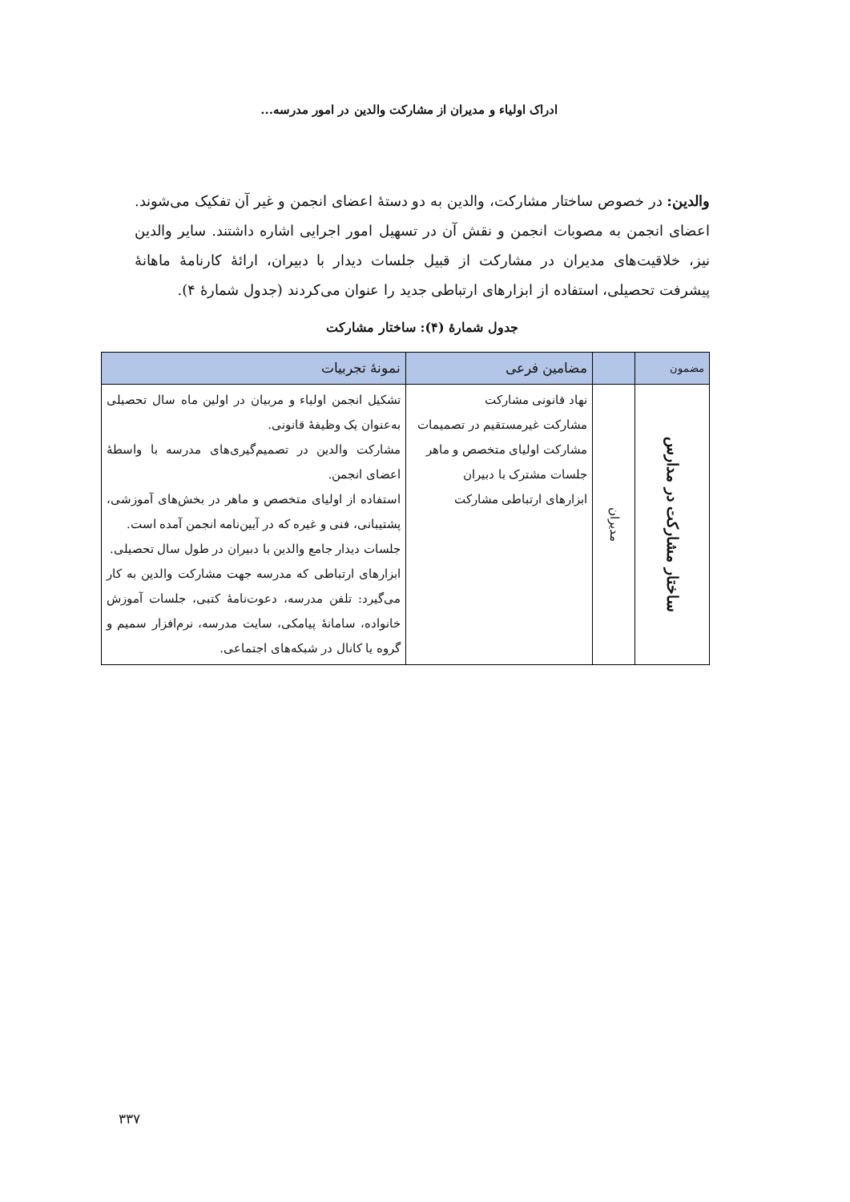ادراک اولیاء و مدیران از مشارکت والدین در امور مدرسه...
والدین: در خصوص ساختار مشارکت، والدین به دو دستهٔ اعضای انجمن و غیر آن تفکیک می‌شوند. اعضای انجمن به مصوبات انجمن و نقش آن در تسهیل امور اجرایی اشاره داشتند. سایر والدین نیز، خلاقیت‌های مدیران در مشارکت از قبیل جلسات دیدار با دبیران، ارائهٔ کارنامهٔ ماهانهٔ پیشرفت تحصیلی، استفاده از ابزارهای ارتباطی جدید را عنوان می‌کردند (جدول شمارهٔ ۴).
جدول شمارهٔ (۴): ساختار مشارکت
| مضمون | | مضامین فرعی | نمونهٔ تجربیات |
| --- | --- | --- | --- |
| ساختار مشارکت در مدارس | مدیران | نهاد قانونی مشارکت مشارکت غیرمستقیم در تصمیمات مشارکت اولیای متخصص و ماهر جلسات مشترک با دبیران ابزارهای ارتباطی مشارکت | تشکیل انجمن اولیاء و مربیان در اولین ماه سال تحصیلی به‌عنوان یک وظیفهٔ قانونی. مشارکت والدین در تصمیم‌گیری‌های مدرسه با واسطهٔ اعضای انجمن. استفاده از اولیای متخصص و ماهر در بخش‌های آموزشی، پشتیبانی، فنی و غیره که در آیین‌نامه انجمن آمده است. جلسات دیدار جامع والدین با دبیران در طول سال تحصیلی. ابزارهای ارتباطی که مدرسه جهت مشارکت والدین به کار می‌گیرد: تلفن مدرسه، دعوت‌نامهٔ کتبی، جلسات آموزش خانواده، سامانهٔ پیامکی، سایت مدرسه، نرم‌افزار سمیم و گروه یا کانال در شبکه‌های اجتماعی. |
۳۳۷